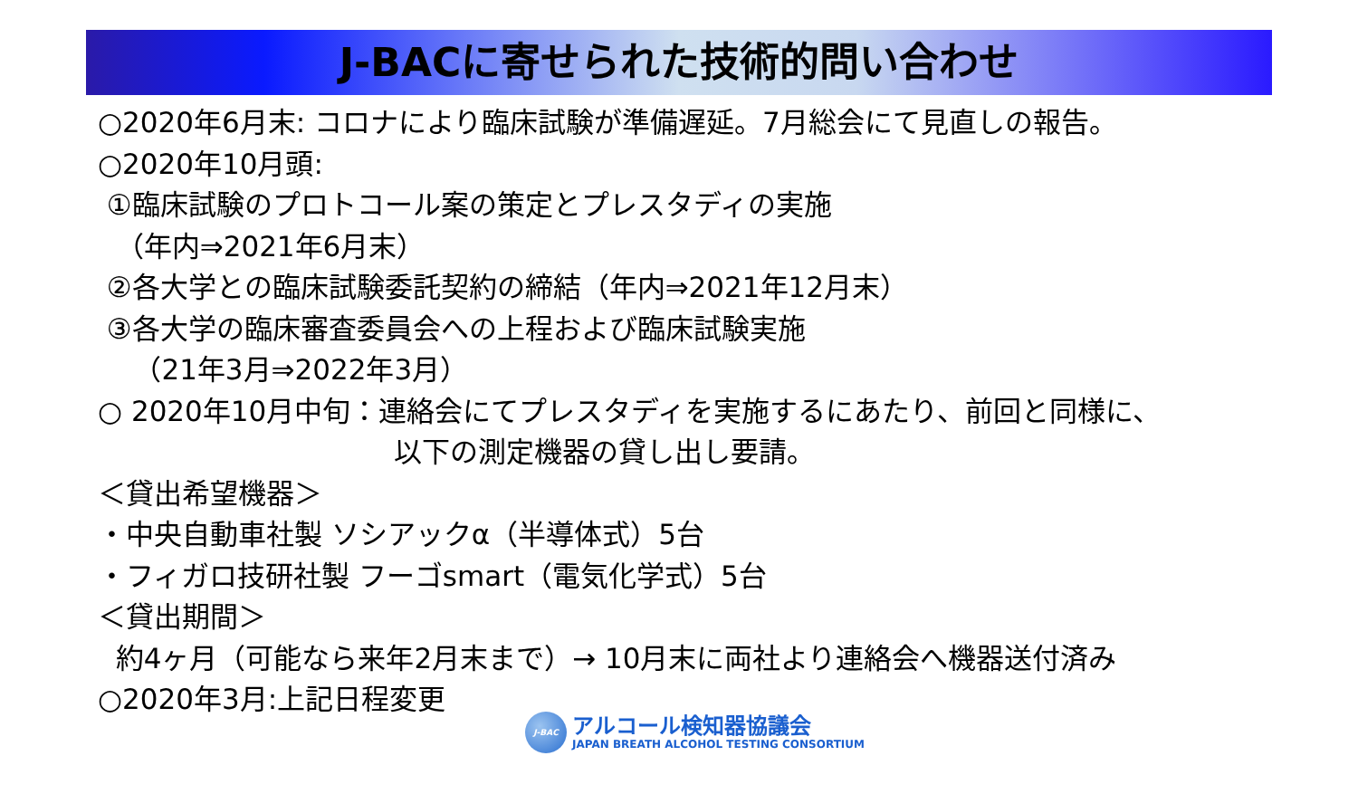J-BACに寄せられた技術的問い合わせ
○2020年6月末: コロナにより臨床試験が準備遅延。7月総会にて見直しの報告。
○2020年10月頭:
①臨床試験のプロトコール案の策定とプレスタディの実施
（年内⇒2021年6月末）
②各大学との臨床試験委託契約の締結（年内⇒2021年12月末）
③各大学の臨床審査委員会への上程および臨床試験実施
（21年3月⇒2022年3月）
○ 2020年10月中旬：連絡会にてプレスタディを実施するにあたり、前回と同様に、
以下の測定機器の貸し出し要請。
＜貸出希望機器＞
・中央自動車社製 ソシアックα（半導体式）5台
・フィガロ技研社製 フーゴsmart（電気化学式）5台
＜貸出期間＞
約4ヶ月（可能なら来年2月末まで）→ 10月末に両社より連絡会へ機器送付済み
○2020年3月:上記日程変更
J-BAC
アルコール検知器協議会
JAPAN BREATH ALCOHOL TESTING CONSORTIUM